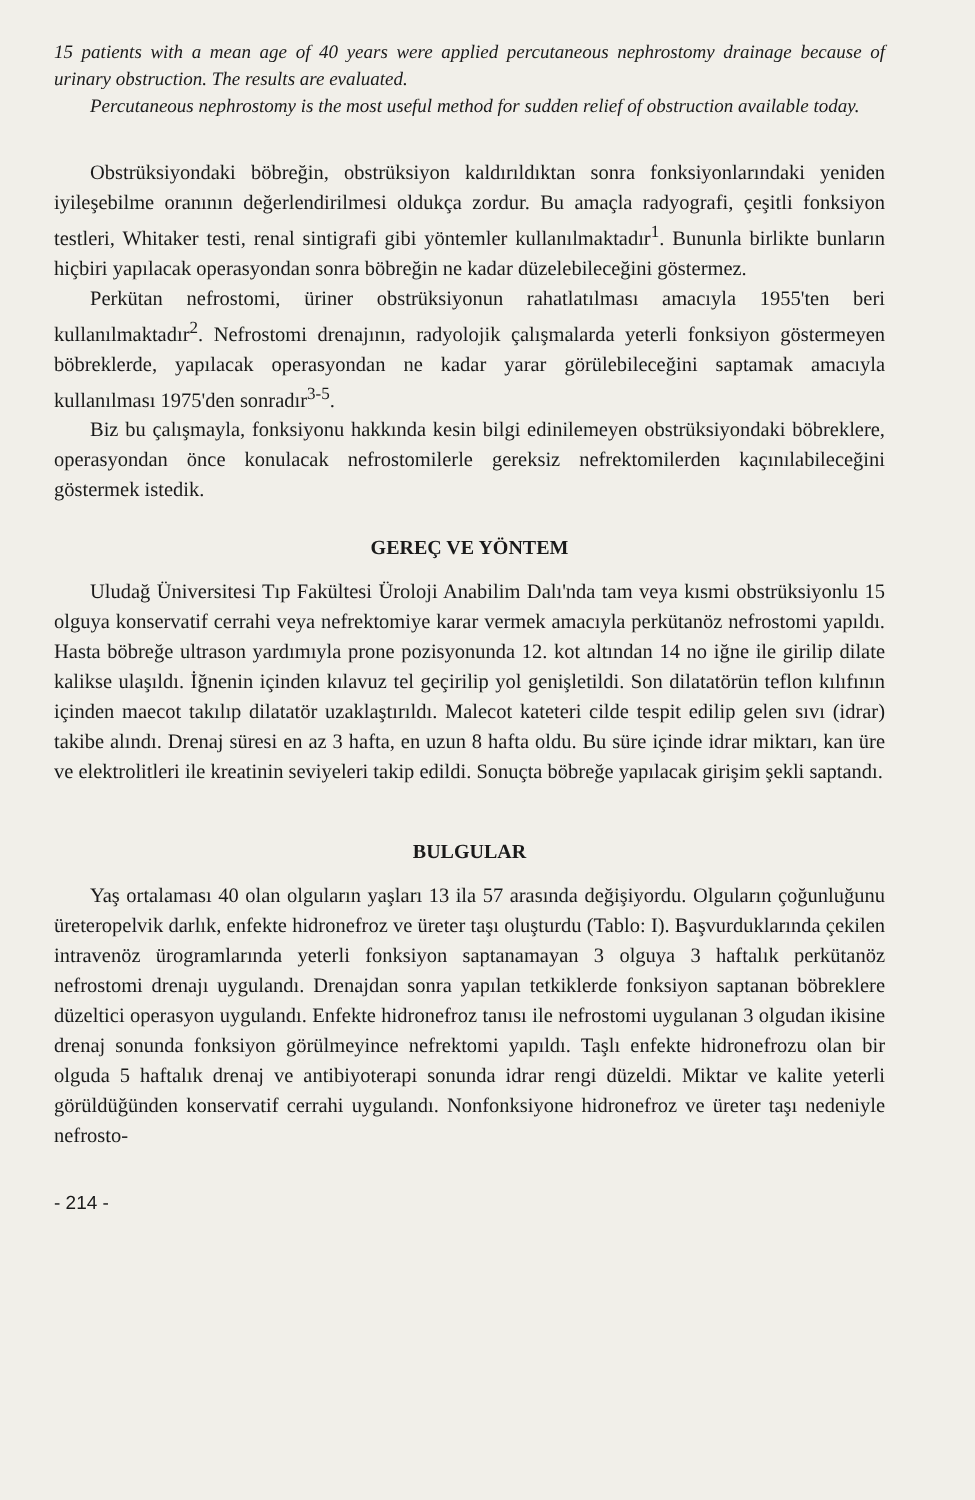15 patients with a mean age of 40 years were applied percutaneous nephrostomy drainage because of urinary obstruction. The results are evaluated.
Percutaneous nephrostomy is the most useful method for sudden relief of obstruction available today.
Obstrüksiyondaki böbreğin, obstrüksiyon kaldırıldıktan sonra fonksiyonlarındaki yeniden iyileşebilme oranının değerlendirilmesi oldukça zordur. Bu amaçla radyografi, çeşitli fonksiyon testleri, Whitaker testi, renal sintigrafi gibi yöntemler kullanılmaktadır<sup>1</sup>. Bununla birlikte bunların hiçbiri yapılacak operasyondan sonra böbreğin ne kadar düzelebileceğini göstermez.
Perkütan nefrostomi, üriner obstrüksiyonun rahatlatılması amacıyla 1955'ten beri kullanılmaktadır<sup>2</sup>. Nefrostomi drenajının, radyolojik çalışmalarda yeterli fonksiyon göstermeyen böbreklerde, yapılacak operasyondan ne kadar yarar görülebileceğini saptamak amacıyla kullanılması 1975'den sonradır<sup>3-5</sup>.
Biz bu çalışmayla, fonksiyonu hakkında kesin bilgi edinilemeyen obstrüksiyondaki böbreklere, operasyondan önce konulacak nefrostomilerle gereksiz nefrektomilerden kaçınılabileceğini göstermek istedik.
GEREÇ VE YÖNTEM
Uludağ Üniversitesi Tıp Fakültesi Üroloji Anabilim Dalı'nda tam veya kısmi obstrüksiyonlu 15 olguya konservatif cerrahi veya nefrektomiye karar vermek amacıyla perkütanöz nefrostomi yapıldı. Hasta böbreğe ultrason yardımıyla prone pozisyonunda 12. kot altından 14 no iğne ile girilip dilate kalikse ulaşıldı. İğnenin içinden kılavuz tel geçirilip yol genişletildi. Son dilatatörün teflon kılıfının içinden maecot takılıp dilatatör uzaklaştırıldı. Malecot kateteri cilde tespit edilip gelen sıvı (idrar) takibe alındı. Drenaj süresi en az 3 hafta, en uzun 8 hafta oldu. Bu süre içinde idrar miktarı, kan üre ve elektrolitleri ile kreatinin seviyeleri takip edildi. Sonuçta böbreğe yapılacak girişim şekli saptandı.
BULGULAR
Yaş ortalaması 40 olan olguların yaşları 13 ila 57 arasında değişiyordu. Olguların çoğunluğunu üreteropelvik darlık, enfekte hidronefroz ve üreter taşı oluşturdu (Tablo: I). Başvurduklarında çekilen intravenöz ürogramlarında yeterli fonksiyon saptanamayan 3 olguya 3 haftalık perkütanöz nefrostomi drenajı uygulandı. Drenajdan sonra yapılan tetkiklerde fonksiyon saptanan böbreklere düzeltici operasyon uygulandı. Enfekte hidronefroz tanısı ile nefrostomi uygulanan 3 olgudan ikisine drenaj sonunda fonksiyon görülmeyince nefrektomi yapıldı. Taşlı enfekte hidronefrozu olan bir olguda 5 haftalık drenaj ve antibiyoterapi sonunda idrar rengi düzeldi. Miktar ve kalite yeterli görüldüğünden konservatif cerrahi uygulandı. Nonfonksiyone hidronefroz ve üreter taşı nedeniyle nefrosto-
- 214 -